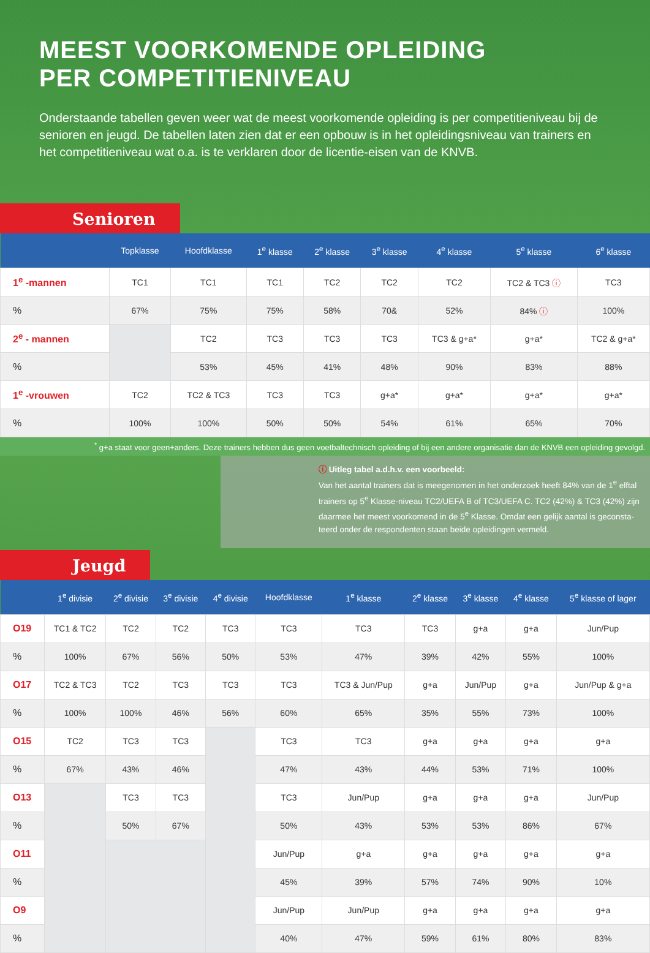MEEST VOORKOMENDE OPLEIDING
PER COMPETITIENIVEAU
Onderstaande tabellen geven weer wat de meest voorkomende opleiding is per competitieniveau bij de senioren en jeugd. De tabellen laten zien dat er een opbouw is in het opleidingsniveau van trainers en het competitieniveau wat o.a. is te verklaren door de licentie-eisen van de KNVB.
Senioren
| | Topklasse | Hoofdklasse | 1<sup>e</sup> klasse | 2<sup>e</sup> klasse | 3<sup>e</sup> klasse | 4<sup>e</sup> klasse | 5<sup>e</sup> klasse | 6<sup>e</sup> klasse |
| --- | --- | --- | --- | --- | --- | --- | --- | --- |
| 1<sup>e</sup> -mannen | TC1 | TC1 | TC1 | TC2 | TC2 | TC2 | TC2 & TC3 ⓘ | TC3 |
| % | 67% | 75% | 75% | 58% | 70& | 52% | 84% ⓘ | 100% |
| 2<sup>e</sup> - mannen | | TC2 | TC3 | TC3 | TC3 | TC3 & g+a* | g+a* | TC2 & g+a* |
| % | | 53% | 45% | 41% | 48% | 90% | 83% | 88% |
| 1<sup>e</sup> -vrouwen | TC2 | TC2 & TC3 | TC3 | TC3 | g+a* | g+a* | g+a* | g+a* |
| % | 100% | 100% | 50% | 50% | 54% | 61% | 65% | 70% |
<sup>*</sup> g+a staat voor geen+anders. Deze trainers hebben dus geen voetbaltechnisch opleiding of bij een andere organisatie dan de KNVB een opleiding gevolgd.
ⓘ Uitleg tabel a.d.h.v. een voorbeeld:
Van het aantal trainers dat is meegenomen in het onderzoek heeft 84% van de 1<sup>e</sup> elftal trainers op 5<sup>e</sup> Klasse-niveau TC2/UEFA B of TC3/UEFA C. TC2 (42%) & TC3 (42%) zijn daarmee het meest voorkomend in de 5<sup>e</sup> Klasse. Omdat een gelijk aantal is geconsta-teerd onder de respondenten staan beide opleidingen vermeld.
Jeugd
| | 1<sup>e</sup> divisie | 2<sup>e</sup> divisie | 3<sup>e</sup> divisie | 4<sup>e</sup> divisie | Hoofdklasse | 1<sup>e</sup> klasse | 2<sup>e</sup> klasse | 3<sup>e</sup> klasse | 4<sup>e</sup> klasse | 5<sup>e</sup> klasse of lager |
| --- | --- | --- | --- | --- | --- | --- | --- | --- | --- | --- |
| O19 | TC1 & TC2 | TC2 | TC2 | TC3 | TC3 | TC3 | TC3 | g+a | g+a | Jun/Pup |
| % | 100% | 67% | 56% | 50% | 53% | 47% | 39% | 42% | 55% | 100% |
| O17 | TC2 & TC3 | TC2 | TC3 | TC3 | TC3 | TC3 & Jun/Pup | g+a | Jun/Pup | g+a | Jun/Pup & g+a |
| % | 100% | 100% | 46% | 56% | 60% | 65% | 35% | 55% | 73% | 100% |
| O15 | TC2 | TC3 | TC3 | | TC3 | TC3 | g+a | g+a | g+a | g+a |
| % | 67% | 43% | 46% | | 47% | 43% | 44% | 53% | 71% | 100% |
| O13 | | TC3 | TC3 | | TC3 | Jun/Pup | g+a | g+a | g+a | Jun/Pup |
| % | | 50% | 67% | | 50% | 43% | 53% | 53% | 86% | 67% |
| O11 | | | | | Jun/Pup | g+a | g+a | g+a | g+a | g+a |
| % | | | | | 45% | 39% | 57% | 74% | 90% | 10% |
| O9 | | | | | Jun/Pup | Jun/Pup | g+a | g+a | g+a | g+a |
| % | | | | | 40% | 47% | 59% | 61% | 80% | 83% |